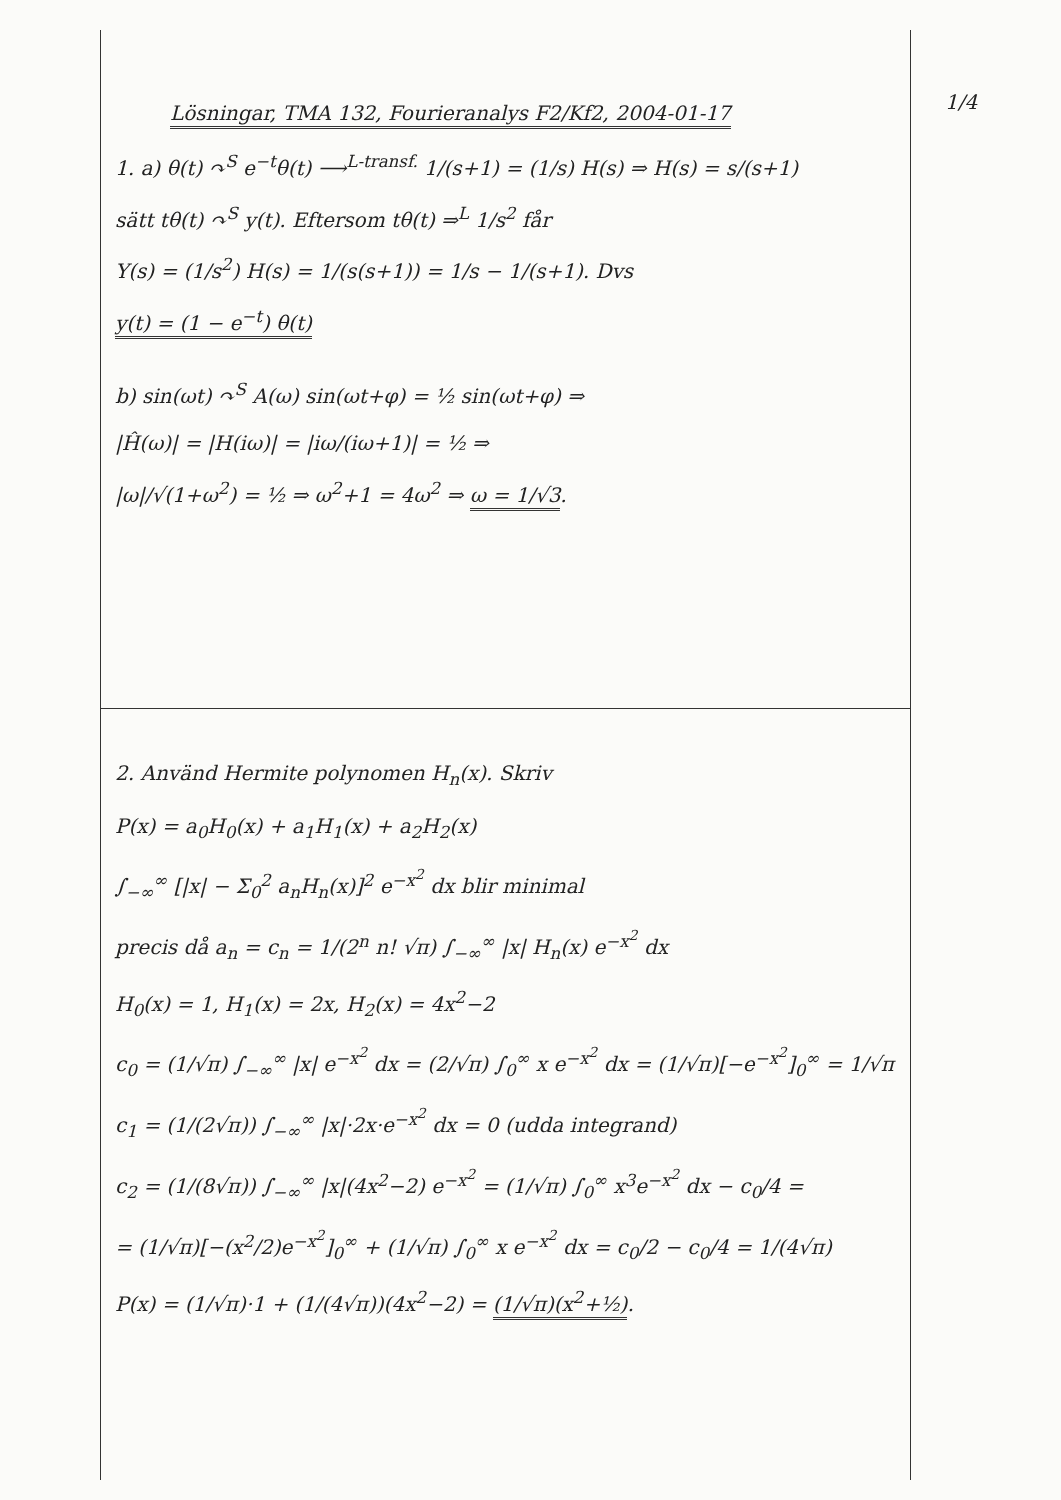1/4
Lösningar, TMA 132, Fourieranalys F2/Kf2, 2004-01-17
1. a) θ(t) ↷<sup>S</sup> e<sup>−t</sup>θ(t) ⟶<sup>L-transf.</sup> 1/(s+1) = (1/s) H(s) ⇒ H(s) = s/(s+1)
sätt tθ(t) ↷<sup>S</sup> y(t). Eftersom tθ(t) ⇒<sup>L</sup> 1/s<sup>2</sup> får
Y(s) = (1/s<sup>2</sup>) H(s) = 1/(s(s+1)) = 1/s − 1/(s+1). Dvs
y(t) = (1 − e<sup>−t</sup>) θ(t)
b) sin(ωt) ↷<sup>S</sup> A(ω) sin(ωt+φ) = ½ sin(ωt+φ) ⇒
|Ĥ(ω)| = |H(iω)| = |iω/(iω+1)| = ½ ⇒
|ω|/√(1+ω<sup>2</sup>) = ½ ⇒ ω<sup>2</sup>+1 = 4ω<sup>2</sup> ⇒ ω = 1/√3.
2. Använd Hermite polynomen H<sub>n</sub>(x). Skriv
P(x) = a<sub>0</sub>H<sub>0</sub>(x) + a<sub>1</sub>H<sub>1</sub>(x) + a<sub>2</sub>H<sub>2</sub>(x)
∫<sub>−∞</sub><sup>∞</sup> [|x| − Σ<sub>0</sub><sup>2</sup> a<sub>n</sub>H<sub>n</sub>(x)]<sup>2</sup> e<sup>−x<sup>2</sup></sup> dx blir minimal
precis då a<sub>n</sub> = c<sub>n</sub> = 1/(2<sup>n</sup> n! √π) ∫<sub>−∞</sub><sup>∞</sup> |x| H<sub>n</sub>(x) e<sup>−x<sup>2</sup></sup> dx
H<sub>0</sub>(x) = 1, H<sub>1</sub>(x) = 2x, H<sub>2</sub>(x) = 4x<sup>2</sup>−2
c<sub>0</sub> = (1/√π) ∫<sub>−∞</sub><sup>∞</sup> |x| e<sup>−x<sup>2</sup></sup> dx = (2/√π) ∫<sub>0</sub><sup>∞</sup> x e<sup>−x<sup>2</sup></sup> dx = (1/√π)[−e<sup>−x<sup>2</sup></sup>]<sub>0</sub><sup>∞</sup> = 1/√π
c<sub>1</sub> = (1/(2√π)) ∫<sub>−∞</sub><sup>∞</sup> |x|·2x·e<sup>−x<sup>2</sup></sup> dx = 0 (udda integrand)
c<sub>2</sub> = (1/(8√π)) ∫<sub>−∞</sub><sup>∞</sup> |x|(4x<sup>2</sup>−2) e<sup>−x<sup>2</sup></sup> = (1/√π) ∫<sub>0</sub><sup>∞</sup> x<sup>3</sup>e<sup>−x<sup>2</sup></sup> dx − c<sub>0</sub>/4 =
= (1/√π)[−(x<sup>2</sup>/2)e<sup>−x<sup>2</sup></sup>]<sub>0</sub><sup>∞</sup> + (1/√π) ∫<sub>0</sub><sup>∞</sup> x e<sup>−x<sup>2</sup></sup> dx = c<sub>0</sub>/2 − c<sub>0</sub>/4 = 1/(4√π)
P(x) = (1/√π)·1 + (1/(4√π))(4x<sup>2</sup>−2) = (1/√π)(x<sup>2</sup>+½).